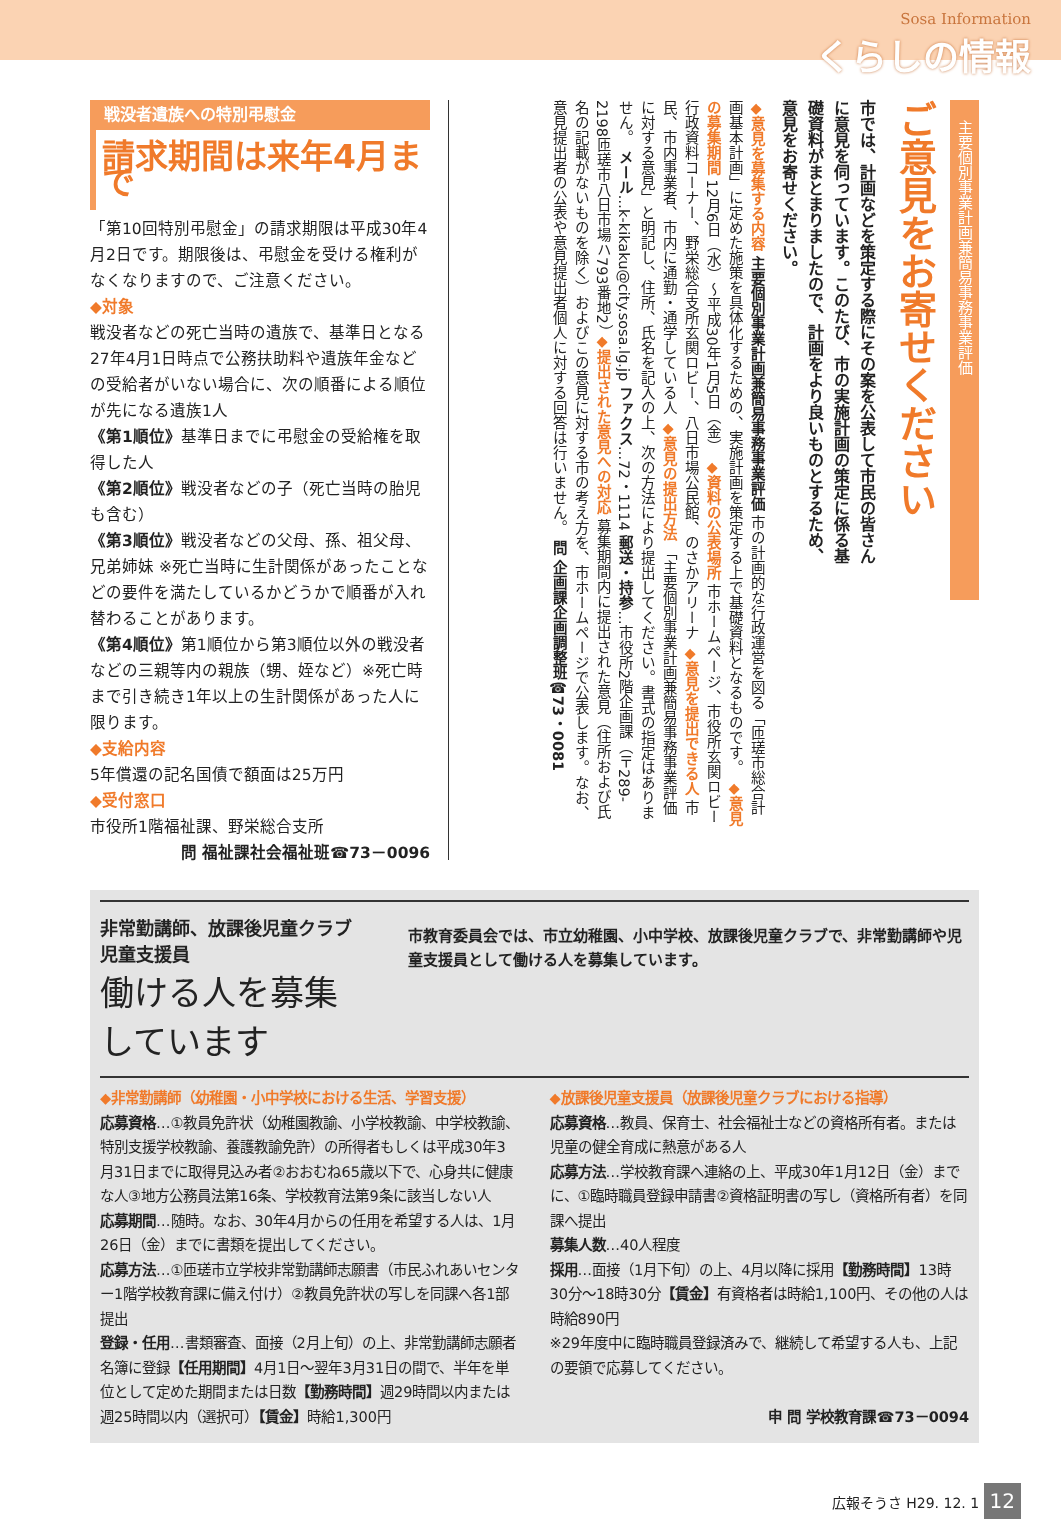Sosa Information
くらしの情報
戦没者遺族への特別弔慰金
請求期間は来年4月まで
「第10回特別弔慰金」の請求期限は平成30年4月2日です。期限後は、弔慰金を受ける権利がなくなりますので、ご注意ください。
◆対象
戦没者などの死亡当時の遺族で、基準日となる27年4月1日時点で公務扶助料や遺族年金などの受給者がいない場合に、次の順番による順位が先になる遺族1人
《第1順位》基準日までに弔慰金の受給権を取得した人
《第2順位》戦没者などの子（死亡当時の胎児も含む）
《第3順位》戦没者などの父母、孫、祖父母、兄弟姉妹 ※死亡当時に生計関係があったことなどの要件を満たしているかどうかで順番が入れ替わることがあります。
《第4順位》第1順位から第3順位以外の戦没者などの三親等内の親族（甥、姪など）※死亡時まで引き続き1年以上の生計関係があった人に限ります。
◆支給内容
5年償還の記名国債で額面は25万円
◆受付窓口
市役所1階福祉課、野栄総合支所
問 福祉課社会福祉班☎73－0096
主要個別事業計画兼簡易事務事業評価
ご意見をお寄せください
市では、計画などを策定する際にその案を公表して市民の皆さんに意見を伺っています。このたび、市の実施計画の策定に係る基礎資料がまとまりましたので、計画をより良いものとするため、意見をお寄せください。
◆意見を募集する内容 主要個別事業計画兼簡易事務事業評価 市の計画的な行政運営を図る「匝瑳市総合計画基本計画」に定めた施策を具体化するための、実施計画を策定する上で基礎資料となるものです。 ◆意見の募集期間 12月6日（水）～平成30年1月5日（金） ◆資料の公表場所 市ホームページ、市役所玄関ロビー行政資料コーナー、野栄総合支所玄関ロビー、八日市場公民館、のさかアリーナ ◆意見を提出できる人 市民、市内事業者、市内に通勤・通学している人 ◆意見の提出方法 「主要個別事業計画兼簡易事務事業評価に対する意見」と明記し、住所、氏名を記入の上、次の方法により提出してください。書式の指定はありません。 メール…k-kikaku@city.sosa.lg.jp ファクス…72・1114 郵送・持参…市役所2階企画課（〒289-2198匝瑳市八日市場ハ793番地2） ◆提出された意見への対応 募集期間内に提出された意見（住所および氏名の記載がないものを除く）およびこの意見に対する市の考え方を、市ホームページで公表します。なお、意見提出者の公表や意見提出者個人に対する回答は行いません。 問 企画課企画調整班☎73・0081
非常勤講師、放課後児童クラブ児童支援員
働ける人を募集しています
市教育委員会では、市立幼稚園、小中学校、放課後児童クラブで、非常勤講師や児童支援員として働ける人を募集しています。
◆非常勤講師（幼稚園・小中学校における生活、学習支援）
応募資格…①教員免許状（幼稚園教諭、小学校教諭、中学校教諭、特別支援学校教諭、養護教諭免許）の所得者もしくは平成30年3月31日までに取得見込み者②おおむね65歳以下で、心身共に健康な人③地方公務員法第16条、学校教育法第9条に該当しない人
応募期間…随時。なお、30年4月からの任用を希望する人は、1月26日（金）までに書類を提出してください。
応募方法…①匝瑳市立学校非常勤講師志願書（市民ふれあいセンター1階学校教育課に備え付け）②教員免許状の写しを同課へ各1部提出
登録・任用…書類審査、面接（2月上旬）の上、非常勤講師志願者名簿に登録【任用期間】4月1日～翌年3月31日の間で、半年を単位として定めた期間または日数【勤務時間】週29時間以内または週25時間以内（選択可）【賃金】時給1,300円
◆放課後児童支援員（放課後児童クラブにおける指導）
応募資格…教員、保育士、社会福祉士などの資格所有者。または児童の健全育成に熱意がある人
応募方法…学校教育課へ連絡の上、平成30年1月12日（金）までに、①臨時職員登録申請書②資格証明書の写し（資格所有者）を同課へ提出
募集人数…40人程度
採用…面接（1月下旬）の上、4月以降に採用【勤務時間】13時30分～18時30分【賃金】有資格者は時給1,100円、その他の人は時給890円
※29年度中に臨時職員登録済みで、継続して希望する人も、上記の要領で応募してください。
申 問 学校教育課☎73－0094
広報そうさ H29. 12. 1 12